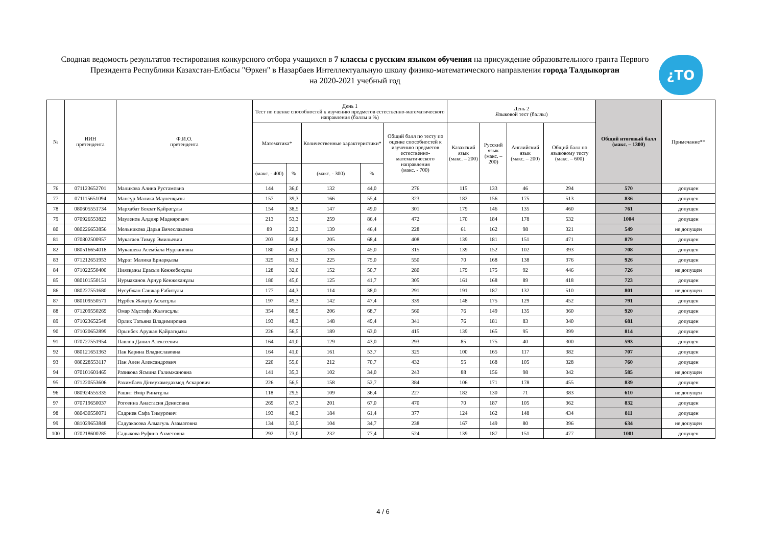Сводная ведомость результатов тестирования конкурсного отбора учащихся в 7 классы с русским языком обучения на присуждение образовательного гранта Первого Президента Республики Казахстан-Елбасы "Өркен" в Назарбаев Интеллектуальную школу физико-математического направления города Талдыкорган
на 2020-2021 учебный год
¿TO
| № | ИИН претендента | Ф.И.О. претендента | День 1 Тест по оценке способностей к изучению предметов естественно-математического направления (баллы и %) | | | | | День 2 Языковой тест (баллы) | | | | Общий итоговый балл (макс. – 1300) | Примечание** |
| --- | --- | --- | --- | --- | --- | --- | --- | --- | --- | --- | --- | --- | --- |
| | | | Математика* | | Количественные характеристики* | | Общий балл по тесту по оценке способностей к изучению предметов естественно-математического направления (макс. - 700) | Казахский язык (макс. – 200) | Русский язык (макс. – 200) | Английский язык (макс. – 200) | Общий балл по языковому тесту (макс. – 600) | | |
| | | | (макс. - 400) | % | (макс. - 300) | % | | | | | | | |
| 76 | 071123652701 | Маликова Алина Рустамовна | 144 | 36,0 | 132 | 44,0 | 276 | 115 | 133 | 46 | 294 | 570 | допущен |
| 77 | 071115651094 | Мансұр Малика Мауленқызы | 157 | 39,3 | 166 | 55,4 | 323 | 182 | 156 | 175 | 513 | 836 | допущен |
| 78 | 080605551734 | Мархабат Бекзат Қайратұлы | 154 | 38,5 | 147 | 49,0 | 301 | 179 | 146 | 135 | 460 | 761 | допущен |
| 79 | 070926553823 | Мауленов Алдияр Мадиярович | 213 | 53,3 | 259 | 86,4 | 472 | 170 | 184 | 178 | 532 | 1004 | допущен |
| 80 | 080226653856 | Мельникова Дарья Вячеславовна | 89 | 22,3 | 139 | 46,4 | 228 | 61 | 162 | 98 | 321 | 549 | не допущен |
| 81 | 070802500957 | Мукатаев Тимур Эмильевич | 203 | 50,8 | 205 | 68,4 | 408 | 139 | 181 | 151 | 471 | 879 | допущен |
| 82 | 080516654018 | Мукашева Асембала Нурлановна | 180 | 45,0 | 135 | 45,0 | 315 | 139 | 152 | 102 | 393 | 708 | допущен |
| 83 | 071212651953 | Мұрат Малика Ернарқызы | 325 | 81,3 | 225 | 75,0 | 550 | 70 | 168 | 138 | 376 | 926 | допущен |
| 84 | 071022550400 | Ниязқажы Ерасыл Кенжебекұлы | 128 | 32,0 | 152 | 50,7 | 280 | 179 | 175 | 92 | 446 | 726 | не допущен |
| 85 | 080101550151 | Нурмаханов Арнур Кенжеханұлы | 180 | 45,0 | 125 | 41,7 | 305 | 161 | 168 | 89 | 418 | 723 | допущен |
| 86 | 080227551680 | Нусубжан Санжар Ғабитұлы | 177 | 44,3 | 114 | 38,0 | 291 | 191 | 187 | 132 | 510 | 801 | не допущен |
| 87 | 080109550571 | Нұрбек Жәңгір Асхатұлы | 197 | 49,3 | 142 | 47,4 | 339 | 148 | 175 | 129 | 452 | 791 | допущен |
| 88 | 071209550269 | Омар Мұстафа Жалғасұлы | 354 | 88,5 | 206 | 68,7 | 560 | 76 | 149 | 135 | 360 | 920 | допущен |
| 89 | 071023652548 | Орлик Татьяна Владимировна | 193 | 48,3 | 148 | 49,4 | 341 | 76 | 181 | 83 | 340 | 681 | допущен |
| 90 | 071020652899 | Орынбек Аружан Қайратқызы | 226 | 56,5 | 189 | 63,0 | 415 | 139 | 165 | 95 | 399 | 814 | допущен |
| 91 | 070727551954 | Павлов Данил Алексеевич | 164 | 41,0 | 129 | 43,0 | 293 | 85 | 175 | 40 | 300 | 593 | допущен |
| 92 | 080121651363 | Пак Карина Владиславовна | 164 | 41,0 | 161 | 53,7 | 325 | 100 | 165 | 117 | 382 | 707 | допущен |
| 93 | 080228553117 | Пан Ален Александрович | 220 | 55,0 | 212 | 70,7 | 432 | 55 | 168 | 105 | 328 | 760 | допущен |
| 94 | 070101601465 | Разикова Ясмина Галимжановна | 141 | 35,3 | 102 | 34,0 | 243 | 88 | 156 | 98 | 342 | 585 | не допущен |
| 95 | 071220553606 | Рахимбаев Дінмухамедахмед Аскарович | 226 | 56,5 | 158 | 52,7 | 384 | 106 | 171 | 178 | 455 | 839 | допущен |
| 96 | 080924555335 | Рашит Әмір Ринатұлы | 118 | 29,5 | 109 | 36,4 | 227 | 182 | 130 | 71 | 383 | 610 | не допущен |
| 97 | 070719650037 | Рогозина Анастасия Денисовна | 269 | 67,3 | 201 | 67,0 | 470 | 70 | 187 | 105 | 362 | 832 | допущен |
| 98 | 080430550071 | Садриев Сафа Тимурович | 193 | 48,3 | 184 | 61,4 | 377 | 124 | 162 | 148 | 434 | 811 | допущен |
| 99 | 081029653848 | Садуакасова Алмагуль Азаматовна | 134 | 33,5 | 104 | 34,7 | 238 | 167 | 149 | 80 | 396 | 634 | не допущен |
| 100 | 070218600285 | Садыкова Руфина Ахметовна | 292 | 73,0 | 232 | 77,4 | 524 | 139 | 187 | 151 | 477 | 1001 | допущен |
4 / 6